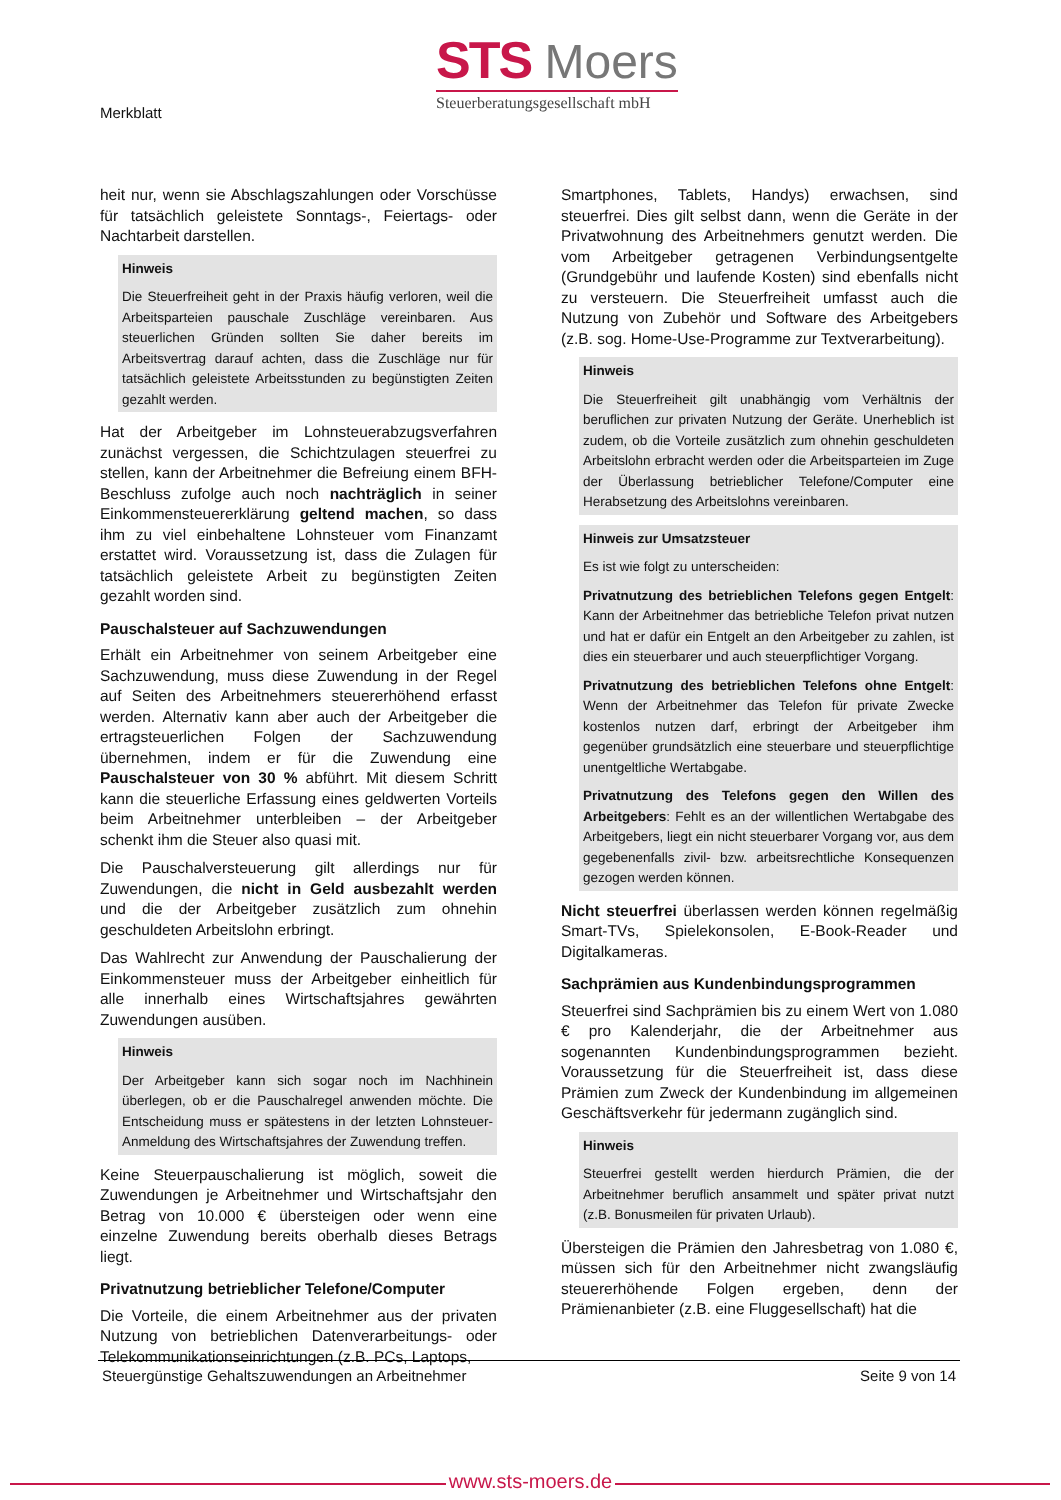Merkblatt
STS Moers
Steuerberatungsgesellschaft mbH
heit nur, wenn sie Abschlagszahlungen oder Vorschüsse für tatsächlich geleistete Sonntags-, Feiertags- oder Nachtarbeit darstellen.
Hinweis
Die Steuerfreiheit geht in der Praxis häufig verloren, weil die Arbeitsparteien pauschale Zuschläge vereinbaren. Aus steuerlichen Gründen sollten Sie daher bereits im Arbeitsvertrag darauf achten, dass die Zuschläge nur für tatsächlich geleistete Arbeitsstunden zu begünstigten Zeiten gezahlt werden.
Hat der Arbeitgeber im Lohnsteuerabzugsverfahren zunächst vergessen, die Schichtzulagen steuerfrei zu stellen, kann der Arbeitnehmer die Befreiung einem BFH-Beschluss zufolge auch noch nachträglich in seiner Einkommensteuererklärung geltend machen, so dass ihm zu viel einbehaltene Lohnsteuer vom Finanzamt erstattet wird. Voraussetzung ist, dass die Zulagen für tatsächlich geleistete Arbeit zu begünstigten Zeiten gezahlt worden sind.
Pauschalsteuer auf Sachzuwendungen
Erhält ein Arbeitnehmer von seinem Arbeitgeber eine Sachzuwendung, muss diese Zuwendung in der Regel auf Seiten des Arbeitnehmers steuererhöhend erfasst werden. Alternativ kann aber auch der Arbeitgeber die ertragsteuerlichen Folgen der Sachzuwendung übernehmen, indem er für die Zuwendung eine Pauschalsteuer von 30 % abführt. Mit diesem Schritt kann die steuerliche Erfassung eines geldwerten Vorteils beim Arbeitnehmer unterbleiben – der Arbeitgeber schenkt ihm die Steuer also quasi mit.
Die Pauschalversteuerung gilt allerdings nur für Zuwendungen, die nicht in Geld ausbezahlt werden und die der Arbeitgeber zusätzlich zum ohnehin geschuldeten Arbeitslohn erbringt.
Das Wahlrecht zur Anwendung der Pauschalierung der Einkommensteuer muss der Arbeitgeber einheitlich für alle innerhalb eines Wirtschaftsjahres gewährten Zuwendungen ausüben.
Hinweis
Der Arbeitgeber kann sich sogar noch im Nachhinein überlegen, ob er die Pauschalregel anwenden möchte. Die Entscheidung muss er spätestens in der letzten Lohnsteuer-Anmeldung des Wirtschaftsjahres der Zuwendung treffen.
Keine Steuerpauschalierung ist möglich, soweit die Zuwendungen je Arbeitnehmer und Wirtschaftsjahr den Betrag von 10.000 € übersteigen oder wenn eine einzelne Zuwendung bereits oberhalb dieses Betrags liegt.
Privatnutzung betrieblicher Telefone/Computer
Die Vorteile, die einem Arbeitnehmer aus der privaten Nutzung von betrieblichen Datenverarbeitungs- oder Telekommunikationseinrichtungen (z.B. PCs, Laptops,
Smartphones, Tablets, Handys) erwachsen, sind steuerfrei. Dies gilt selbst dann, wenn die Geräte in der Privatwohnung des Arbeitnehmers genutzt werden. Die vom Arbeitgeber getragenen Verbindungsentgelte (Grundgebühr und laufende Kosten) sind ebenfalls nicht zu versteuern. Die Steuerfreiheit umfasst auch die Nutzung von Zubehör und Software des Arbeitgebers (z.B. sog. Home-Use-Programme zur Textverarbeitung).
Hinweis
Die Steuerfreiheit gilt unabhängig vom Verhältnis der beruflichen zur privaten Nutzung der Geräte. Unerheblich ist zudem, ob die Vorteile zusätzlich zum ohnehin geschuldeten Arbeitslohn erbracht werden oder die Arbeitsparteien im Zuge der Überlassung betrieblicher Telefone/Computer eine Herabsetzung des Arbeitslohns vereinbaren.
Hinweis zur Umsatzsteuer
Es ist wie folgt zu unterscheiden:
Privatnutzung des betrieblichen Telefons gegen Entgelt: Kann der Arbeitnehmer das betriebliche Telefon privat nutzen und hat er dafür ein Entgelt an den Arbeitgeber zu zahlen, ist dies ein steuerbarer und auch steuerpflichtiger Vorgang.
Privatnutzung des betrieblichen Telefons ohne Entgelt: Wenn der Arbeitnehmer das Telefon für private Zwecke kostenlos nutzen darf, erbringt der Arbeitgeber ihm gegenüber grundsätzlich eine steuerbare und steuerpflichtige unentgeltliche Wertabgabe.
Privatnutzung des Telefons gegen den Willen des Arbeitgebers: Fehlt es an der willentlichen Wertabgabe des Arbeitgebers, liegt ein nicht steuerbarer Vorgang vor, aus dem gegebenenfalls zivil- bzw. arbeitsrechtliche Konsequenzen gezogen werden können.
Nicht steuerfrei überlassen werden können regelmäßig Smart-TVs, Spielekonsolen, E-Book-Reader und Digitalkameras.
Sachprämien aus Kundenbindungsprogrammen
Steuerfrei sind Sachprämien bis zu einem Wert von 1.080 € pro Kalenderjahr, die der Arbeitnehmer aus sogenannten Kundenbindungsprogrammen bezieht. Voraussetzung für die Steuerfreiheit ist, dass diese Prämien zum Zweck der Kundenbindung im allgemeinen Geschäftsverkehr für jedermann zugänglich sind.
Hinweis
Steuerfrei gestellt werden hierdurch Prämien, die der Arbeitnehmer beruflich ansammelt und später privat nutzt (z.B. Bonusmeilen für privaten Urlaub).
Übersteigen die Prämien den Jahresbetrag von 1.080 €, müssen sich für den Arbeitnehmer nicht zwangsläufig steuererhöhende Folgen ergeben, denn der Prämienanbieter (z.B. eine Fluggesellschaft) hat die
Steuergünstige Gehaltszuwendungen an Arbeitnehmer Seite 9 von 14
www.sts-moers.de